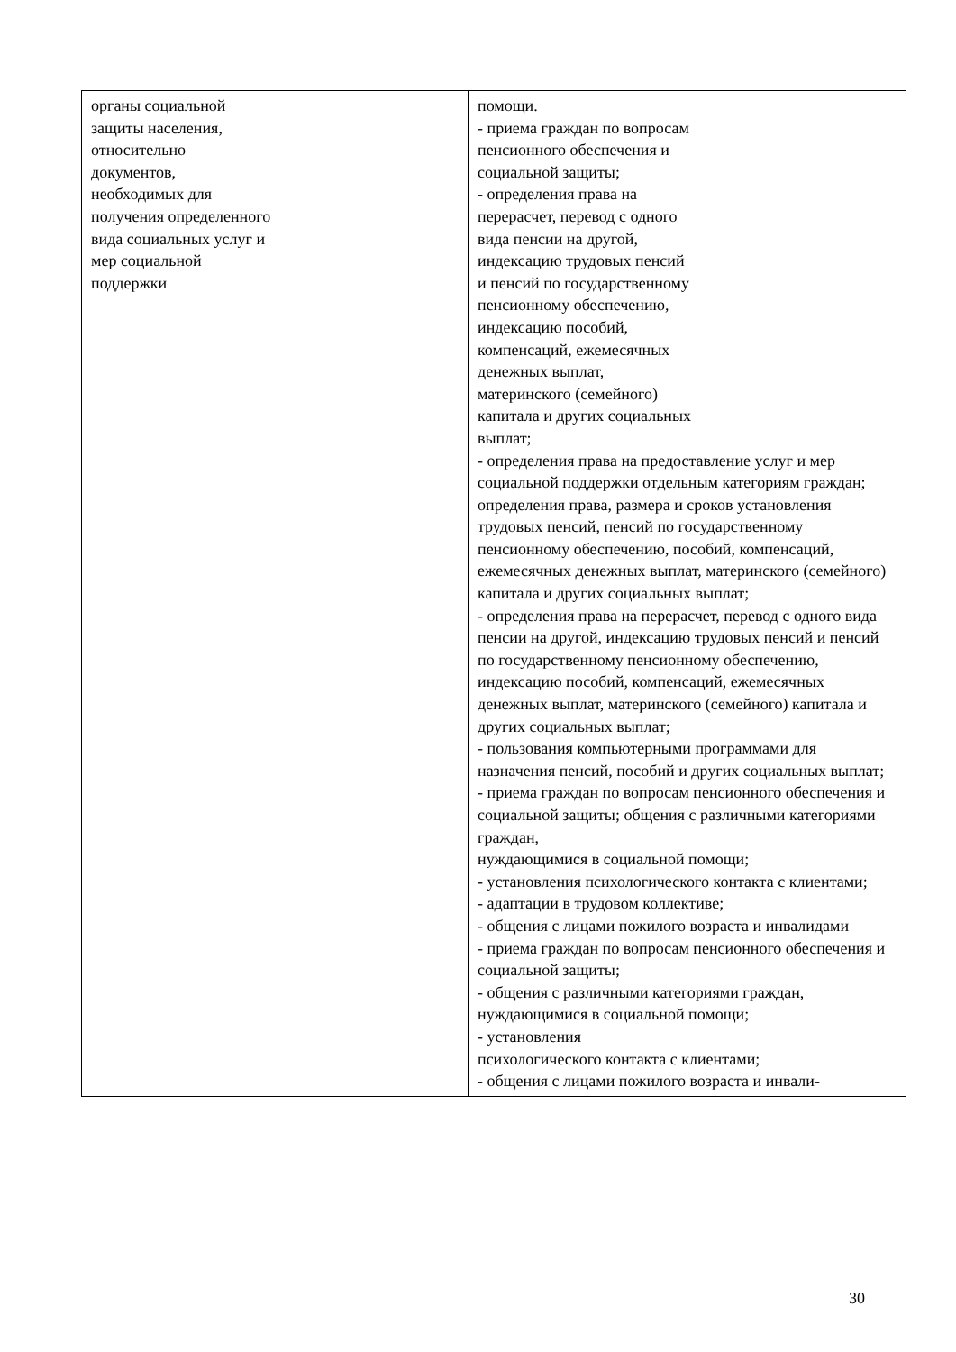| органы социальной защиты населения, относительно документов, необходимых для получения определенного вида социальных услуг и мер социальной поддержки | помощи. - приема граждан по вопросам пенсионного обеспечения и социальной защиты; - определения права на перерасчет, перевод с одного вида пенсии на другой, индексацию трудовых пенсий и пенсий по государственному пенсионному обеспечению, индексацию пособий, компенсаций, ежемесячных денежных выплат, материнского (семейного) капитала и других социальных выплат; - определения права на предоставление услуг и мер социальной поддержки отдельным категориям граждан; определения права, размера и сроков установления трудовых пенсий, пенсий по государственному пенсионному обеспечению, пособий, компенсаций, ежемесячных денежных выплат, материнского (семейного) капитала и других социальных выплат; - определения права на перерасчет, перевод с одного вида пенсии на другой, индексацию трудовых пенсий и пенсий по государственному пенсионному обеспечению, индексацию пособий, компенсаций, ежемесячных денежных выплат, материнского (семейного) капитала и других социальных выплат; - пользования компьютерными программами для назначения пенсий, пособий и других социальных выплат; - приема граждан по вопросам пенсионного обеспечения и социальной защиты; общения с различными категориями граждан, нуждающимися в социальной помощи; - установления психологического контакта с клиентами; - адаптации в трудовом коллективе; - общения с лицами пожилого возраста и инвалидами - приема граждан по вопросам пенсионного обеспечения и социальной защиты; - общения с различными категориями граждан, нуждающимися в социальной помощи; - установления психологического контакта с клиентами; - общения с лицами пожилого возраста и инвали- |
30